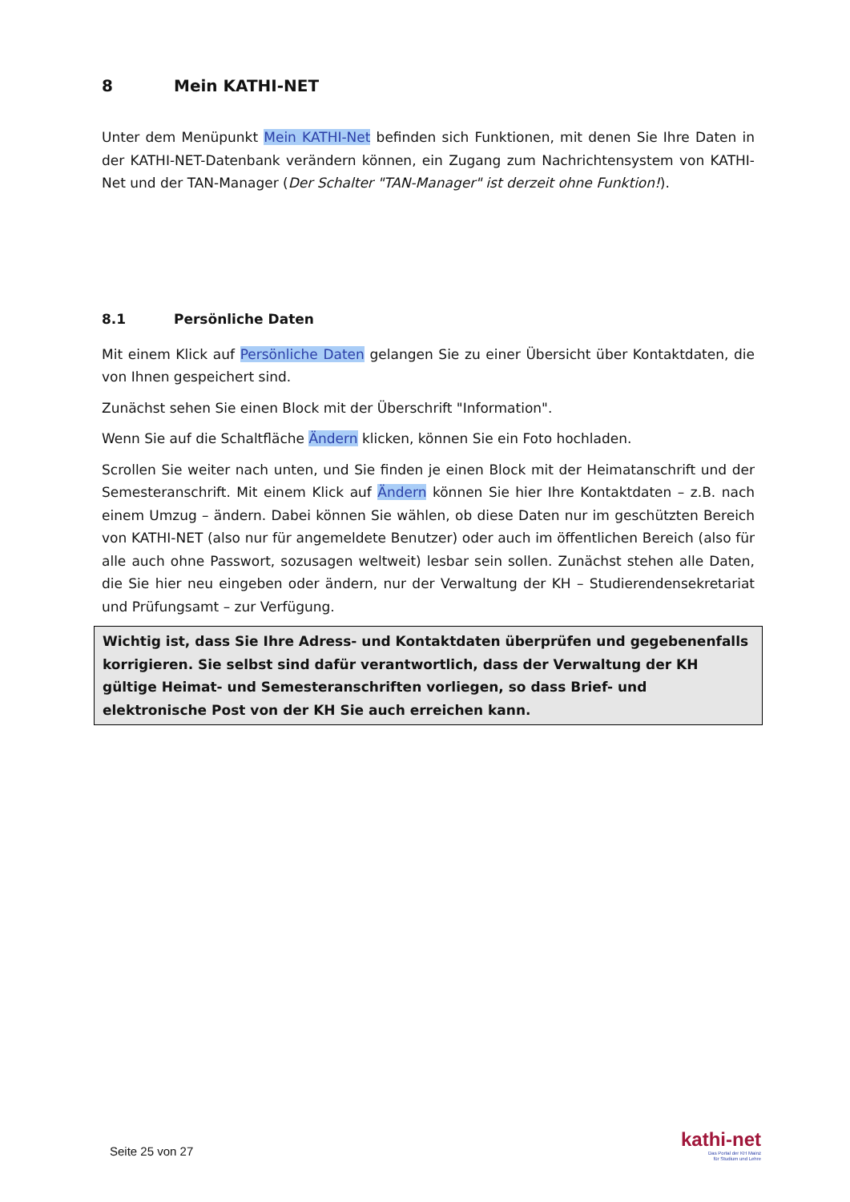8 Mein KATHI-NET
Unter dem Menüpunkt Mein KATHI-Net befinden sich Funktionen, mit denen Sie Ihre Daten in der KATHI-NET-Datenbank verändern können, ein Zugang zum Nachrichtensystem von KATHI-Net und der TAN-Manager (Der Schalter "TAN-Manager" ist derzeit ohne Funktion!).
8.1 Persönliche Daten
Mit einem Klick auf Persönliche Daten gelangen Sie zu einer Übersicht über Kontaktdaten, die von Ihnen gespeichert sind.
Zunächst sehen Sie einen Block mit der Überschrift "Information".
Wenn Sie auf die Schaltfläche Ändern klicken, können Sie ein Foto hochladen.
Scrollen Sie weiter nach unten, und Sie finden je einen Block mit der Heimatanschrift und der Semesteranschrift. Mit einem Klick auf Ändern können Sie hier Ihre Kontaktdaten – z.B. nach einem Umzug – ändern. Dabei können Sie wählen, ob diese Daten nur im geschützten Bereich von KATHI-NET (also nur für angemeldete Benutzer) oder auch im öffentlichen Bereich (also für alle auch ohne Passwort, sozusagen weltweit) lesbar sein sollen. Zunächst stehen alle Daten, die Sie hier neu eingeben oder ändern, nur der Verwaltung der KH – Studierendensekretariat und Prüfungsamt – zur Verfügung.
Wichtig ist, dass Sie Ihre Adress- und Kontaktdaten überprüfen und gegebenenfalls korrigieren. Sie selbst sind dafür verantwortlich, dass der Verwaltung der KH gültige Heimat- und Semesteranschriften vorliegen, so dass Brief- und elektronische Post von der KH Sie auch erreichen kann.
Seite 25 von 27
kathi-net
Das Portal der KH Mainz
für Studium und Lehre